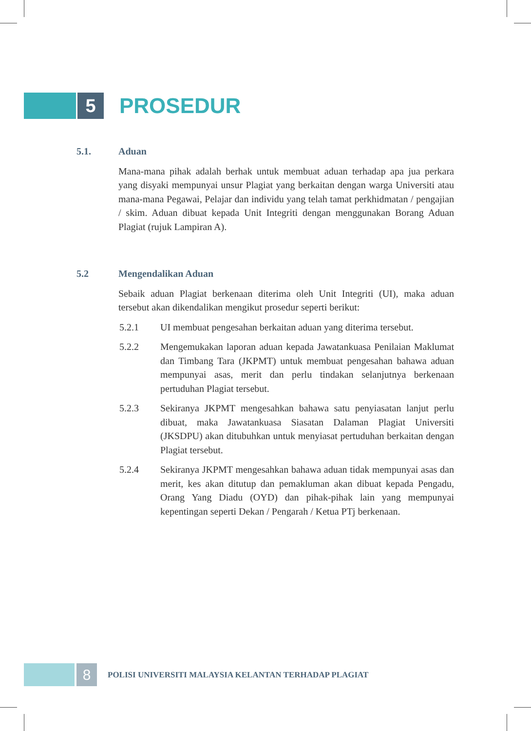5
PROSEDUR
5.1. Aduan
Mana-mana pihak adalah berhak untuk membuat aduan terhadap apa jua perkara yang disyaki mempunyai unsur Plagiat yang berkaitan dengan warga Universiti atau mana-mana Pegawai, Pelajar dan individu yang telah tamat perkhidmatan / pengajian / skim. Aduan dibuat kepada Unit Integriti dengan menggunakan Borang Aduan Plagiat (rujuk Lampiran A).
5.2 Mengendalikan Aduan
Sebaik aduan Plagiat berkenaan diterima oleh Unit Integriti (UI), maka aduan tersebut akan dikendalikan mengikut prosedur seperti berikut:
5.2.1 UI membuat pengesahan berkaitan aduan yang diterima tersebut.
5.2.2 Mengemukakan laporan aduan kepada Jawatankuasa Penilaian Maklumat dan Timbang Tara (JKPMT) untuk membuat pengesahan bahawa aduan mempunyai asas, merit dan perlu tindakan selanjutnya berkenaan pertuduhan Plagiat tersebut.
5.2.3 Sekiranya JKPMT mengesahkan bahawa satu penyiasatan lanjut perlu dibuat, maka Jawatankuasa Siasatan Dalaman Plagiat Universiti (JKSDPU) akan ditubuhkan untuk menyiasat pertuduhan berkaitan dengan Plagiat tersebut.
5.2.4 Sekiranya JKPMT mengesahkan bahawa aduan tidak mempunyai asas dan merit, kes akan ditutup dan pemakluman akan dibuat kepada Pengadu, Orang Yang Diadu (OYD) dan pihak-pihak lain yang mempunyai kepentingan seperti Dekan / Pengarah / Ketua PTj berkenaan.
8
POLISI UNIVERSITI MALAYSIA KELANTAN TERHADAP PLAGIAT